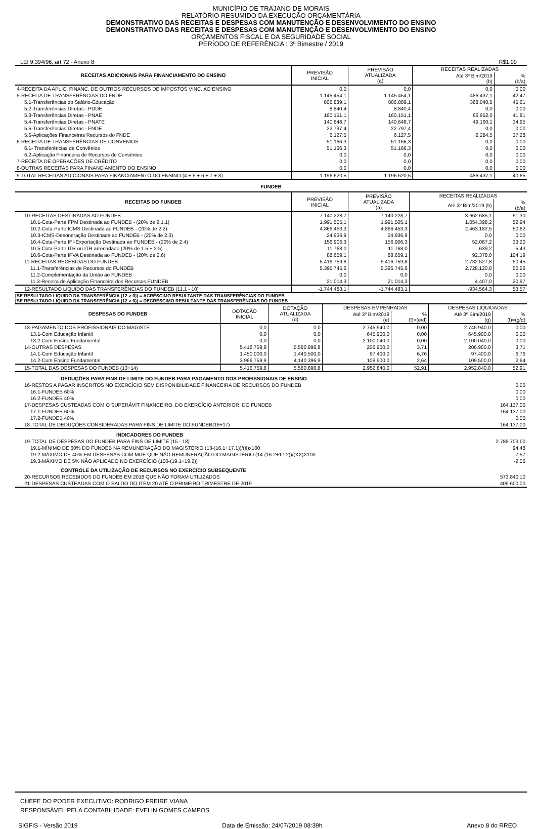MUNICÍPIO DE TRAJANO DE MORAIS
RELATÓRIO RESUMIDO DA EXECUÇÃO ORÇAMENTÁRIA
DEMONSTRATIVO DAS RECEITAS E DESPESAS COM MANUTENÇÃO E DESENVOLVIMENTO DO ENSINO
DEMONSTRATIVO DAS RECEITAS E DESPESAS COM MANUTENÇÃO E DESENVOLVIMENTO DO ENSINO
ORÇAMENTOS FISCAL E DA SEGURIDADE SOCIAL
PERÍODO DE REFERÊNCIA : 3º Bimestre / 2019
LEI 9.394/96, art 72 - Anexo 8 R$1,00
| RECEITAS ADICIONAIS PARA FINANCIAMENTO DO ENSINO | PREVISÃO INICIAL | PREVISÃO ATUALIZADA (a) | RECEITAS REALIZADAS | |
| --- | --- | --- | --- | --- |
| | | | Até 3º Bim/2019 (b) | % (b/a) |
| 4-RECEITA DA APLIC. FINANC. DE OUTROS RECURSOS DE IMPOSTOS VINC. AO ENSINO | 0,0 | 0,0 | 0,0 | 0,00 |
| 5-RECEITA DE TRANSFERÊNCIAS DO FNDE | 1.145.454,1 | 1.145.454,1 | 486.437,1 | 42,47 |
| 5.1-Transferências do Salário-Educação | 806.889,1 | 806.889,1 | 368.040,5 | 45,61 |
| 5.2-Transferências Diretas - PDDE | 8.840,4 | 8.840,4 | 0,0 | 0,00 |
| 5.3-Transferências Diretas - PNAE | 160.151,1 | 160.151,1 | 66.952,0 | 41,81 |
| 5.4-Transferências Diretas - PNATE | 140.648,7 | 140.648,7 | 49.160,1 | 34,95 |
| 5.5-Transferências Diretas - FNDE | 22.797,4 | 22.797,4 | 0,0 | 0,00 |
| 5.6-Aplicações Financeiras Recursos do FNDE | 6.127,5 | 6.127,5 | 2.284,5 | 37,28 |
| 6-RECEITA DE TRANSFERÊNCIAS DE CONVÊNIOS | 51.166,3 | 51.166,3 | 0,0 | 0,00 |
| 6.1- Transferências de Convênios | 51.166,3 | 51.166,3 | 0,0 | 0,00 |
| 6.2-Aplicação Financeira de Recursos de Convênios | 0,0 | 0,0 | 0,0 | 0,00 |
| 7-RECEITA DE OPERAÇÕES DE CRÉDITO | 0,0 | 0,0 | 0,0 | 0,00 |
| 8-OUTRAS RECEITAS PARA FINANCIAMENTO DO ENSINO | 0,0 | 0,0 | 0,0 | 0,00 |
| 9-TOTAL RECEITAS ADICIONAIS PARA FINANCIAMENTO DO ENSINO (4 + 5 + 6 + 7 + 8) | 1.196.620,5 | 1.196.620,5 | 486.437,1 | 40,65 |
FUNDEB
| RECEITAS DO FUNDEB | PREVISÃO INICIAL | PREVISÃO ATUALIZADA (a) | RECEITAS REALIZADAS | |
| --- | --- | --- | --- | --- |
| | | | Até 3º Bim/2019 (b) | % (b/a) |
| 10-RECEITAS DESTINADAS AO FUNDEB | 7.140.228,7 | 7.140.228,7 | 3.662.685,1 | 51,30 |
| 10.1-Cota-Parte FPM Destinada ao FUNDEB - (20% de 2.1.1) | 1.991.505,1 | 1.991.505,1 | 1.054.398,2 | 52,94 |
| 10.2-Cota-Parte ICMS Destinada ao FUNDEB - (20% de 2.2) | 4.866.453,3 | 4.866.453,3 | 2.463.182,5 | 50,62 |
| 10.3-ICMS-Desoneração Destinada ao FUNDEB - (20% de 2.3) | 24.936,9 | 24.936,9 | 0,0 | 0,00 |
| 10.4-Cota-Parte IPI-Exportação Destinada ao FUNDEB - (20% de 2.4) | 156.906,3 | 156.906,3 | 52.087,2 | 33,20 |
| 10.5-Cota-Parte ITR ou ITR arrecadado (20% de 1.5 + 2.5) | 11.768,0 | 11.768,0 | 639,2 | 5,43 |
| 10.6-Cota-Parte IPVA Destinada ao FUNDEB - (20% de 2.6) | 88.659,1 | 88.659,1 | 92.378,0 | 104,19 |
| 11-RECEITAS RECEBIDAS DO FUNDEB | 5.416.759,8 | 5.416.759,8 | 2.732.527,8 | 50,45 |
| 11.1-Transferências de Recursos do FUNDEB | 5.395.745,6 | 5.395.745,6 | 2.728.120,8 | 50,56 |
| 11.2-Complementação da União ao FUNDEB | 0,0 | 0,0 | 0,0 | 0,00 |
| 11.3-Receita de Aplicação Financeira dos Recursos FUNDEB | 21.014,3 | 21.014,3 | 4.407,0 | 20,97 |
| 12-RESULTADO LIQUIDO DAS TRANSFERÊNCIAS DO FUNDEB (11.1 - 10) | -1.744.483,1 | -1.744.483,1 | -934.564,3 | 53,57 |
[SE RESULTADO LIQUIDO DA TRANSFERÊNCIA (12 > 0)] = ACRÉSCIMO RESULTANTE DAS TRANSFERÊNCIAS DO FUNDEB
[SE RESULTADO LIQUIDO DA TRANSFERÊNCIA (12 > 0)] = DECRÉSCIMO RESULTANTE DAS TRANSFERÊNCIAS DO FUNDEB
| DESPESAS DO FUNDEB | DOTAÇÃO INICIAL | DOTAÇÃO ATUALIZADA (d) | DESPESAS EMPENHADAS | | DESPESAS LIQUIDADAS | |
| --- | --- | --- | --- | --- | --- | --- |
| | | | Até 3º Bim/2019 (e) | % (f)=(e/d) | Até 3º Bim/2019 (g) | % (f)=(g/d) |
| 13-PAGAMENTO DOS PROFISSIONAIS DO MAGISTE | 0,0 | 0,0 | 2.745.940,0 | 0,00 | 2.745.940,0 | 0,00 |
| 13.1-Com Educação Infantil | 0,0 | 0,0 | 645.900,0 | 0,00 | 645.900,0 | 0,00 |
| 13.2-Com Ensino Fundamental | 0,0 | 0,0 | 2.100.040,0 | 0,00 | 2.100.040,0 | 0,00 |
| 14-OUTRAS DESPESAS | 5.416.759,8 | 5.580.896,8 | 206.900,0 | 3,71 | 206.900,0 | 3,71 |
| 14.1-Com Educação Infantil | 1.450.000,0 | 1.440.500,0 | 97.400,0 | 6,76 | 97.400,0 | 6,76 |
| 14.2-Com Ensino Fundamental | 3.966.759,9 | 4.140.396,9 | 109.500,0 | 2,64 | 109.500,0 | 2,64 |
| 15-TOTAL DAS DESPESAS DO FUNDEB (13+14) | 5.416.759,8 | 5.580.896,8 | 2.952.840,0 | 52,91 | 2.952.840,0 | 52,91 |
| DEDUÇÕES PARA FINS DE LIMITE DO FUNDEB PARA PAGAMENTO DOS PROFISSIONAIS DE ENSINO | |
| 16-RESTOS A PAGAR INSCRITOS NO EXERCÍCIO SEM DISPONIBILIDADE FINANCEIRA DE RECURSOS DO FUNDEB | 0,00 |
| 16.1-FUNDEB 60% | 0,00 |
| 16.2-FUNDEB 40% | 0,00 |
| 17-DESPESAS CUSTEADAS COM O SUPERÁVIT FINANCEIRO, DO EXERCÍCIO ANTERIOR, DO FUNDEB | 164.137,00 |
| 17.1-FUNDEB 60% | 164.137,00 |
| 17.2-FUNDEB 40% | 0,00 |
| 18-TOTAL DE DEDUÇÕES CONSIDERADAS PARA FINS DE LIMITE DO FUNDEB(16+17) | 164.137,00 |
| INDICADORES DO FUNDEB | |
| 19-TOTAL DE DESPESAS DO FUNDEB PARA FINS DE LIMITE (15 - 18) | 2.788.703,00 |
| 19.1-MÍNIMO DE 60% DO FUNDEB NA REMUNERAÇÃO DO MAGISTÉRIO (13-(16.1+17.1))/(II)x100 | 94,48 |
| 19.2-MÁXIMO DE 40% EM DESPESAS COM MDE QUE NÃO REMUNERAÇÃO DO MAGISTÉRIO (14-(16.2+17.2))/(XX)X100 | 7,57 |
| 19.3-MÁXIMO DE 5% NÃO APLICADO NO EXERCÍCIO (100-(19.1+19.2)) | -2,06 |
| CONTROLE DA UTILIZAÇÃO DE RECURSOS NO EXERCÍCIO SUBSEQUENTE | |
| 20-RECURSOS RECEBIDOS DO FUNDEB EM 2018 QUE NÃO FORAM UTILIZADOS | 573.840,10 |
| 21-DESPESAS CUSTEADAS COM O SALDO DO ITEM 20 ATÉ O PRIMEIRO TRIMESTRE DE 2019 | 409.600,00 |
CHEFE DO PODER EXECUTIVO: RODRIGO FREIRE VIANA
RESPONSÁVEL PELA CONTABILIDADE: EVELIN GOMES CAMPOS
SIGFIS - Versão 2019 Data de Emissão: 24/07/2019 08:39h Anexo 8 do RREO